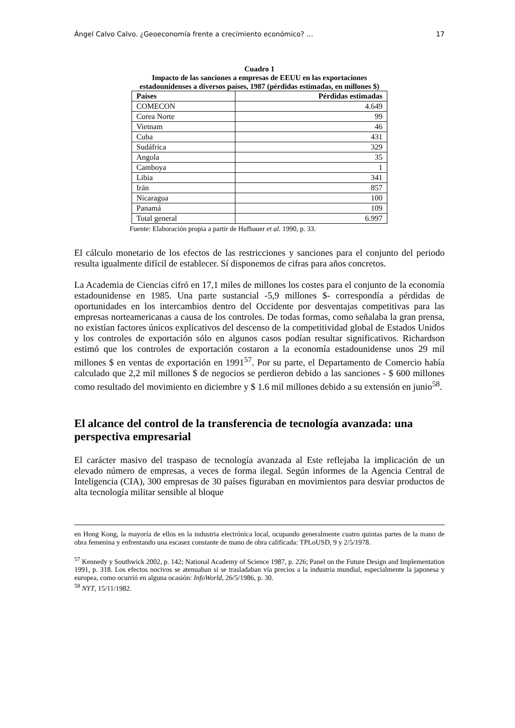Ángel Calvo Calvo. ¿Geoeconomía frente a crecimiento económico? … 17
Cuadro 1
Impacto de las sanciones a empresas de EEUU en las exportaciones
estadounidenses a diversos países, 1987 (pérdidas estimadas, en millones $)
| Países | Pérdidas estimadas |
| --- | --- |
| COMECON | 4.649 |
| Corea Norte | 99 |
| Vietnam | 46 |
| Cuba | 431 |
| Sudáfrica | 329 |
| Angola | 35 |
| Camboya | 1 |
| Libia | 341 |
| Irán | 857 |
| Nicaragua | 100 |
| Panamá | 109 |
| Total general | 6.997 |
Fuente: Elaboración propia a partir de Hufbauer et al. 1990, p. 33.
El cálculo monetario de los efectos de las restricciones y sanciones para el conjunto del periodo resulta igualmente difícil de establecer. Sí disponemos de cifras para años concretos.
La Academia de Ciencias cifró en 17,1 miles de millones los costes para el conjunto de la economía estadounidense en 1985. Una parte sustancial -5,9 millones $- correspondía a pérdidas de oportunidades en los intercambios dentro del Occidente por desventajas competitivas para las empresas norteamericanas a causa de los controles. De todas formas, como señalaba la gran prensa, no existían factores únicos explicativos del descenso de la competitividad global de Estados Unidos y los controles de exportación sólo en algunos casos podían resultar significativos. Richardson estimó que los controles de exportación costaron a la economía estadounidense unos 29 mil millones $ en ventas de exportación en 1991<sup>57</sup>. Por su parte, el Departamento de Comercio había calculado que 2,2 mil millones $ de negocios se perdieron debido a las sanciones - $ 600 millones como resultado del movimiento en diciembre y $ 1.6 mil millones debido a su extensión en junio<sup>58</sup>.
El alcance del control de la transferencia de tecnología avanzada: una perspectiva empresarial
El carácter masivo del traspaso de tecnología avanzada al Este reflejaba la implicación de un elevado número de empresas, a veces de forma ilegal. Según informes de la Agencia Central de Inteligencia (CIA), 300 empresas de 30 países figuraban en movimientos para desviar productos de alta tecnología militar sensible al bloque
en Hong Kong, la mayoría de ellos en la industria electrónica local, ocupando generalmente cuatro quintas partes de la mano de obra femenina y enfrentando una escasez constante de mano de obra calificada: TPLoUSD, 9 y 2/5/1978.
<sup>57</sup> Kennedy y Southwick 2002, p. 142; National Academy of Science 1987, p. 226; Panel on the Future Design and Implementation 1991, p. 318. Los efectos nocivos se atenuaban si se trasladaban vía precios a la industria mundial, especialmente la japonesa y europea, como ocurrió en alguna ocasión: InfoWorld, 26/5/1986, p. 30.
<sup>58</sup> NYT, 15/11/1982.